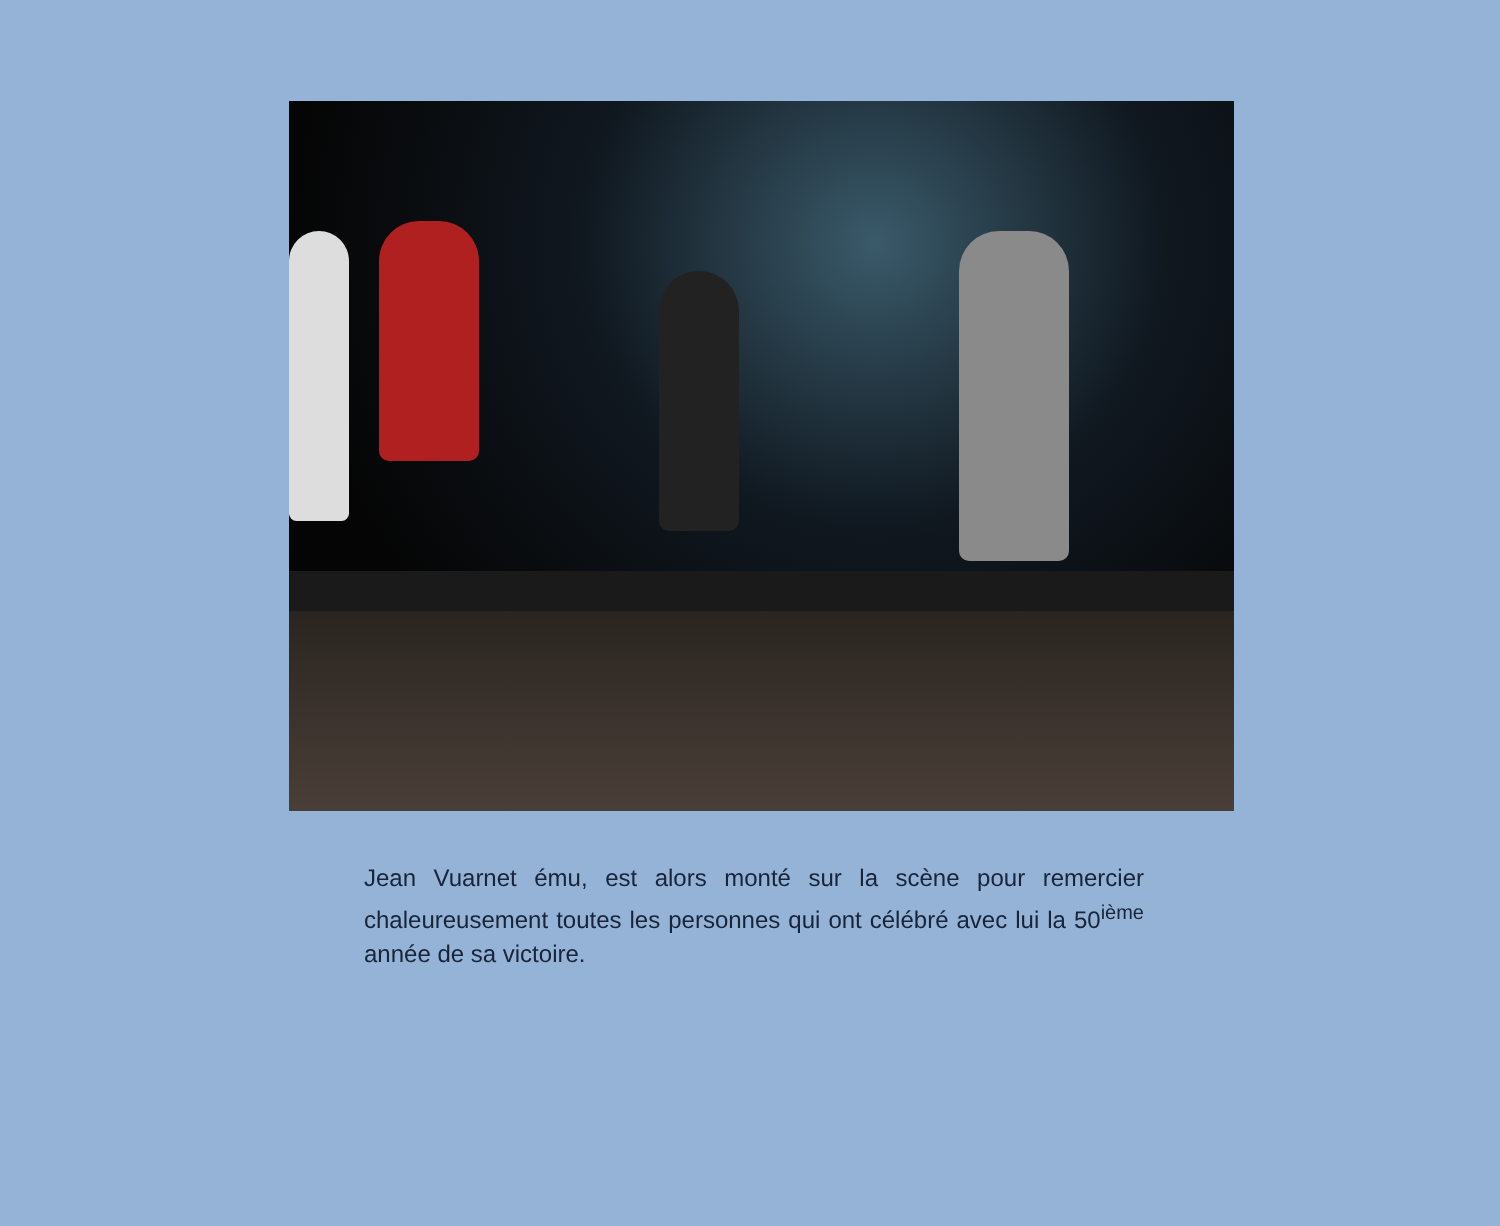Jean Vuarnet ému, est alors monté sur la scène pour remercier chaleureusement toutes les personnes qui ont célébré avec lui la 50<sup>ième</sup> année de sa victoire.